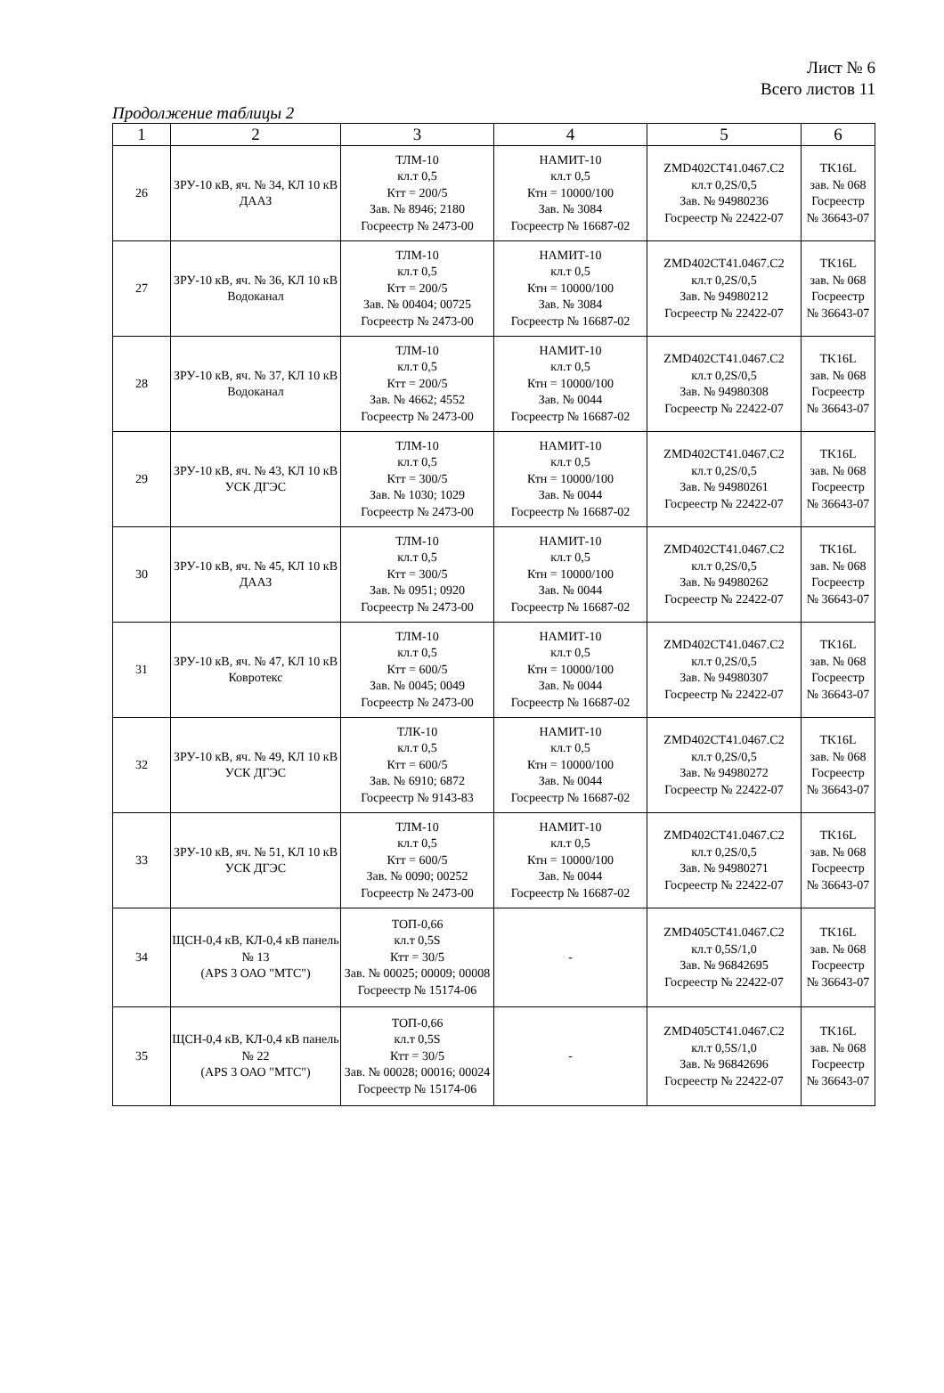Лист № 6
Всего листов 11
Продолжение таблицы 2
| 1 | 2 | 3 | 4 | 5 | 6 |
| --- | --- | --- | --- | --- | --- |
| 26 | ЗРУ-10 кВ, яч. № 34, КЛ 10 кВ ДААЗ | ТЛМ-10 кл.т 0,5 Ктт = 200/5 Зав. № 8946; 2180 Госреестр № 2473-00 | НАМИТ-10 кл.т 0,5 Ктн = 10000/100 Зав. № 3084 Госреестр № 16687-02 | ZMD402CT41.0467.C2 кл.т 0,2S/0,5 Зав. № 94980236 Госреестр № 22422-07 | TK16L зав. № 068 Госреестр № 36643-07 |
| 27 | ЗРУ-10 кВ, яч. № 36, КЛ 10 кВ Водоканал | ТЛМ-10 кл.т 0,5 Ктт = 200/5 Зав. № 00404; 00725 Госреестр № 2473-00 | НАМИТ-10 кл.т 0,5 Ктн = 10000/100 Зав. № 3084 Госреестр № 16687-02 | ZMD402CT41.0467.C2 кл.т 0,2S/0,5 Зав. № 94980212 Госреестр № 22422-07 | TK16L зав. № 068 Госреестр № 36643-07 |
| 28 | ЗРУ-10 кВ, яч. № 37, КЛ 10 кВ Водоканал | ТЛМ-10 кл.т 0,5 Ктт = 200/5 Зав. № 4662; 4552 Госреестр № 2473-00 | НАМИТ-10 кл.т 0,5 Ктн = 10000/100 Зав. № 0044 Госреестр № 16687-02 | ZMD402CT41.0467.C2 кл.т 0,2S/0,5 Зав. № 94980308 Госреестр № 22422-07 | TK16L зав. № 068 Госреестр № 36643-07 |
| 29 | ЗРУ-10 кВ, яч. № 43, КЛ 10 кВ УСК ДГЭС | ТЛМ-10 кл.т 0,5 Ктт = 300/5 Зав. № 1030; 1029 Госреестр № 2473-00 | НАМИТ-10 кл.т 0,5 Ктн = 10000/100 Зав. № 0044 Госреестр № 16687-02 | ZMD402CT41.0467.C2 кл.т 0,2S/0,5 Зав. № 94980261 Госреестр № 22422-07 | TK16L зав. № 068 Госреестр № 36643-07 |
| 30 | ЗРУ-10 кВ, яч. № 45, КЛ 10 кВ ДААЗ | ТЛМ-10 кл.т 0,5 Ктт = 300/5 Зав. № 0951; 0920 Госреестр № 2473-00 | НАМИТ-10 кл.т 0,5 Ктн = 10000/100 Зав. № 0044 Госреестр № 16687-02 | ZMD402CT41.0467.C2 кл.т 0,2S/0,5 Зав. № 94980262 Госреестр № 22422-07 | TK16L зав. № 068 Госреестр № 36643-07 |
| 31 | ЗРУ-10 кВ, яч. № 47, КЛ 10 кВ Ковротекс | ТЛМ-10 кл.т 0,5 Ктт = 600/5 Зав. № 0045; 0049 Госреестр № 2473-00 | НАМИТ-10 кл.т 0,5 Ктн = 10000/100 Зав. № 0044 Госреестр № 16687-02 | ZMD402CT41.0467.C2 кл.т 0,2S/0,5 Зав. № 94980307 Госреестр № 22422-07 | TK16L зав. № 068 Госреестр № 36643-07 |
| 32 | ЗРУ-10 кВ, яч. № 49, КЛ 10 кВ УСК ДГЭС | ТЛК-10 кл.т 0,5 Ктт = 600/5 Зав. № 6910; 6872 Госреестр № 9143-83 | НАМИТ-10 кл.т 0,5 Ктн = 10000/100 Зав. № 0044 Госреестр № 16687-02 | ZMD402CT41.0467.C2 кл.т 0,2S/0,5 Зав. № 94980272 Госреестр № 22422-07 | TK16L зав. № 068 Госреестр № 36643-07 |
| 33 | ЗРУ-10 кВ, яч. № 51, КЛ 10 кВ УСК ДГЭС | ТЛМ-10 кл.т 0,5 Ктт = 600/5 Зав. № 0090; 00252 Госреестр № 2473-00 | НАМИТ-10 кл.т 0,5 Ктн = 10000/100 Зав. № 0044 Госреестр № 16687-02 | ZMD402CT41.0467.C2 кл.т 0,2S/0,5 Зав. № 94980271 Госреестр № 22422-07 | TK16L зав. № 068 Госреестр № 36643-07 |
| 34 | ЩСН-0,4 кВ, КЛ-0,4 кВ панель № 13 (APS 3 ОАО "МТС") | ТОП-0,66 кл.т 0,5S Ктт = 30/5 Зав. № 00025; 00009; 00008 Госреестр № 15174-06 | - | ZMD405CT41.0467.C2 кл.т 0,5S/1,0 Зав. № 96842695 Госреестр № 22422-07 | TK16L зав. № 068 Госреестр № 36643-07 |
| 35 | ЩСН-0,4 кВ, КЛ-0,4 кВ панель № 22 (APS 3 ОАО "МТС") | ТОП-0,66 кл.т 0,5S Ктт = 30/5 Зав. № 00028; 00016; 00024 Госреестр № 15174-06 | - | ZMD405CT41.0467.C2 кл.т 0,5S/1,0 Зав. № 96842696 Госреестр № 22422-07 | TK16L зав. № 068 Госреестр № 36643-07 |